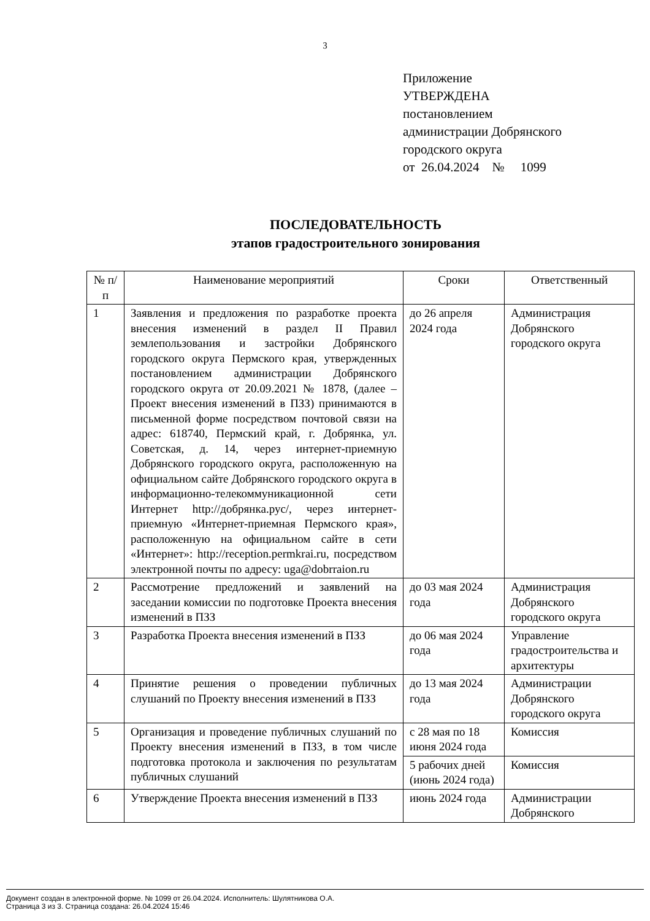3
Приложение
УТВЕРЖДЕНА
постановлением
администрации Добрянского
городского округа
от 26.04.2024 № 1099
ПОСЛЕДОВАТЕЛЬНОСТЬ
этапов градостроительного зонирования
| № п/п | Наименование мероприятий | Сроки | Ответственный |
| --- | --- | --- | --- |
| 1 | Заявления и предложения по разработке проекта внесения изменений в раздел II Правил землепользования и застройки Добрянского городского округа Пермского края, утвержденных постановлением администрации Добрянского городского округа от 20.09.2021 № 1878, (далее – Проект внесения изменений в ПЗЗ) принимаются в письменной форме посредством почтовой связи на адрес: 618740, Пермский край, г. Добрянка, ул. Советская, д. 14, через интернет-приемную Добрянского городского округа, расположенную на официальном сайте Добрянского городского округа в информационно-телекоммуникационной сети Интернет http://добрянка.рус/, через интернет-приемную «Интернет-приемная Пермского края», расположенную на официальном сайте в сети «Интернет»: http://reception.permkrai.ru, посредством электронной почты по адресу: uga@dobrraion.ru | до 26 апреля 2024 года | Администрация Добрянского городского округа |
| 2 | Рассмотрение предложений и заявлений на заседании комиссии по подготовке Проекта внесения изменений в ПЗЗ | до 03 мая 2024 года | Администрация Добрянского городского округа |
| 3 | Разработка Проекта внесения изменений в ПЗЗ | до 06 мая 2024 года | Управление градостроительства и архитектуры |
| 4 | Принятие решения о проведении публичных слушаний по Проекту внесения изменений в ПЗЗ | до 13 мая 2024 года | Администрации Добрянского городского округа |
| 5 | Организация и проведение публичных слушаний по Проекту внесения изменений в ПЗЗ, в том числе подготовка протокола и заключения по результатам публичных слушаний | с 28 мая по 18 июня 2024 года | Комиссия |
| | | 5 рабочих дней (июнь 2024 года) | Комиссия |
| 6 | Утверждение Проекта внесения изменений в ПЗЗ | июнь 2024 года | Администрации Добрянского |
Документ создан в электронной форме. № 1099 от 26.04.2024. Исполнитель: Шулятникова О.А.
Страница 3 из 3. Страница создана: 26.04.2024 15:46